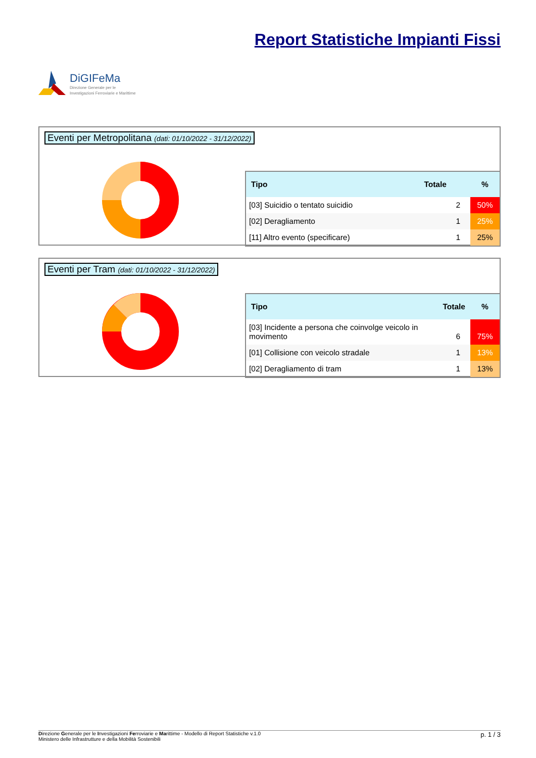DiGIFeMa
Direzione Generale per le
Investigazioni Ferroviarie e Marittime
Report Statistiche Impianti Fissi
Eventi per Metropolitana (dati: 01/10/2022 - 31/12/2022)
| Tipo | Totale | % |
| --- | --- | --- |
| [03] Suicidio o tentato suicidio | 2 | 50% |
| [02] Deragliamento | 1 | 25% |
| [11] Altro evento (specificare) | 1 | 25% |
Eventi per Tram (dati: 01/10/2022 - 31/12/2022)
| Tipo | Totale | % |
| --- | --- | --- |
| [03] Incidente a persona che coinvolge veicolo in movimento | 6 | 75% |
| [01] Collisione con veicolo stradale | 1 | 13% |
| [02] Deragliamento di tram | 1 | 13% |
Direzione Generale per le Investigazioni Ferroviarie e Marittime - Modello di Report Statistiche v.1.0
Ministero delle Infrastrutture e della Mobilità Sostenibili
p. 1 / 3